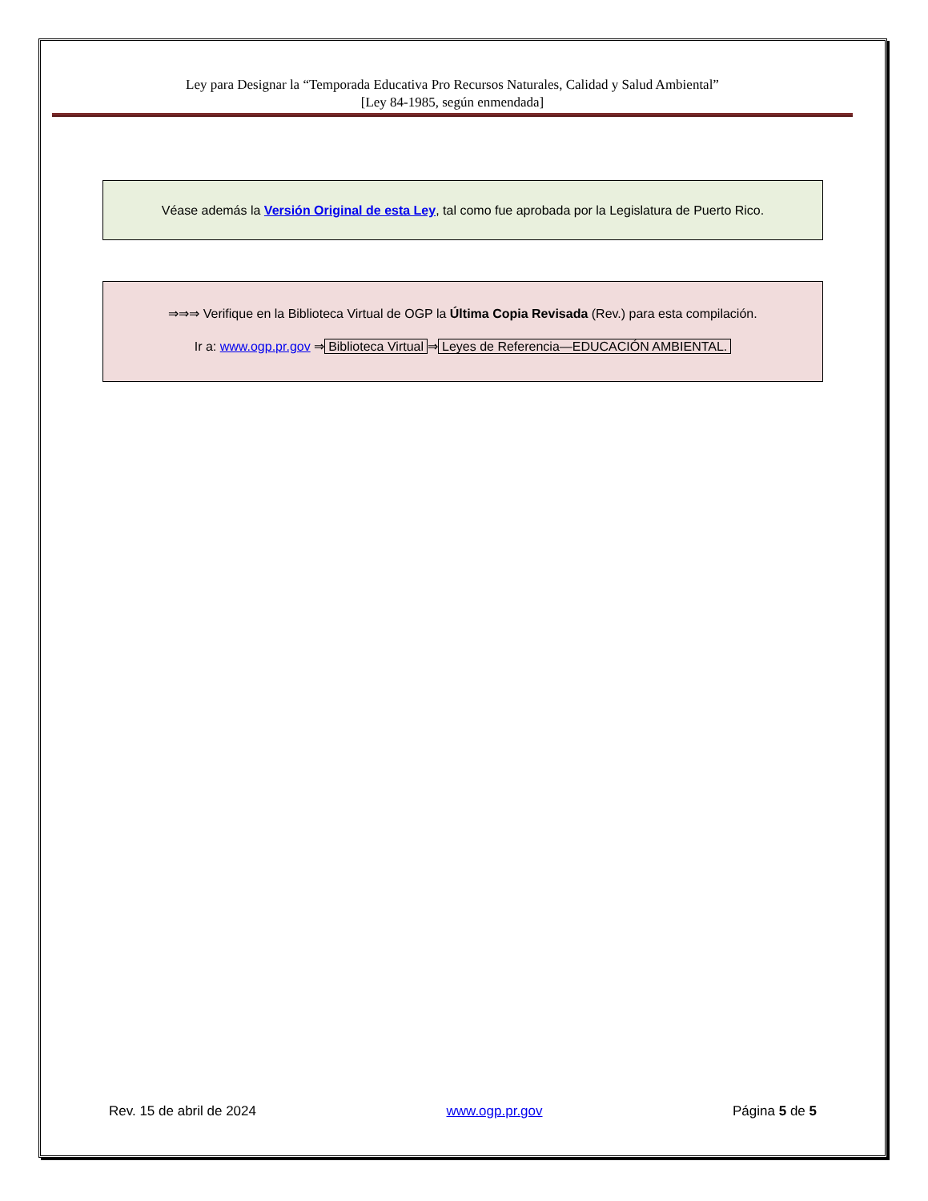Ley para Designar la “Temporada Educativa Pro Recursos Naturales, Calidad y Salud Ambiental”
[Ley 84-1985, según enmendada]
Véase además la Versión Original de esta Ley, tal como fue aprobada por la Legislatura de Puerto Rico.
⇒⇒⇒ Verifique en la Biblioteca Virtual de OGP la Última Copia Revisada (Rev.) para esta compilación.
Ir a: www.ogp.pr.gov ⇒ Biblioteca Virtual ⇒ Leyes de Referencia—EDUCACIÓN AMBIENTAL.
Rev. 15 de abril de 2024 www.ogp.pr.gov Página 5 de 5